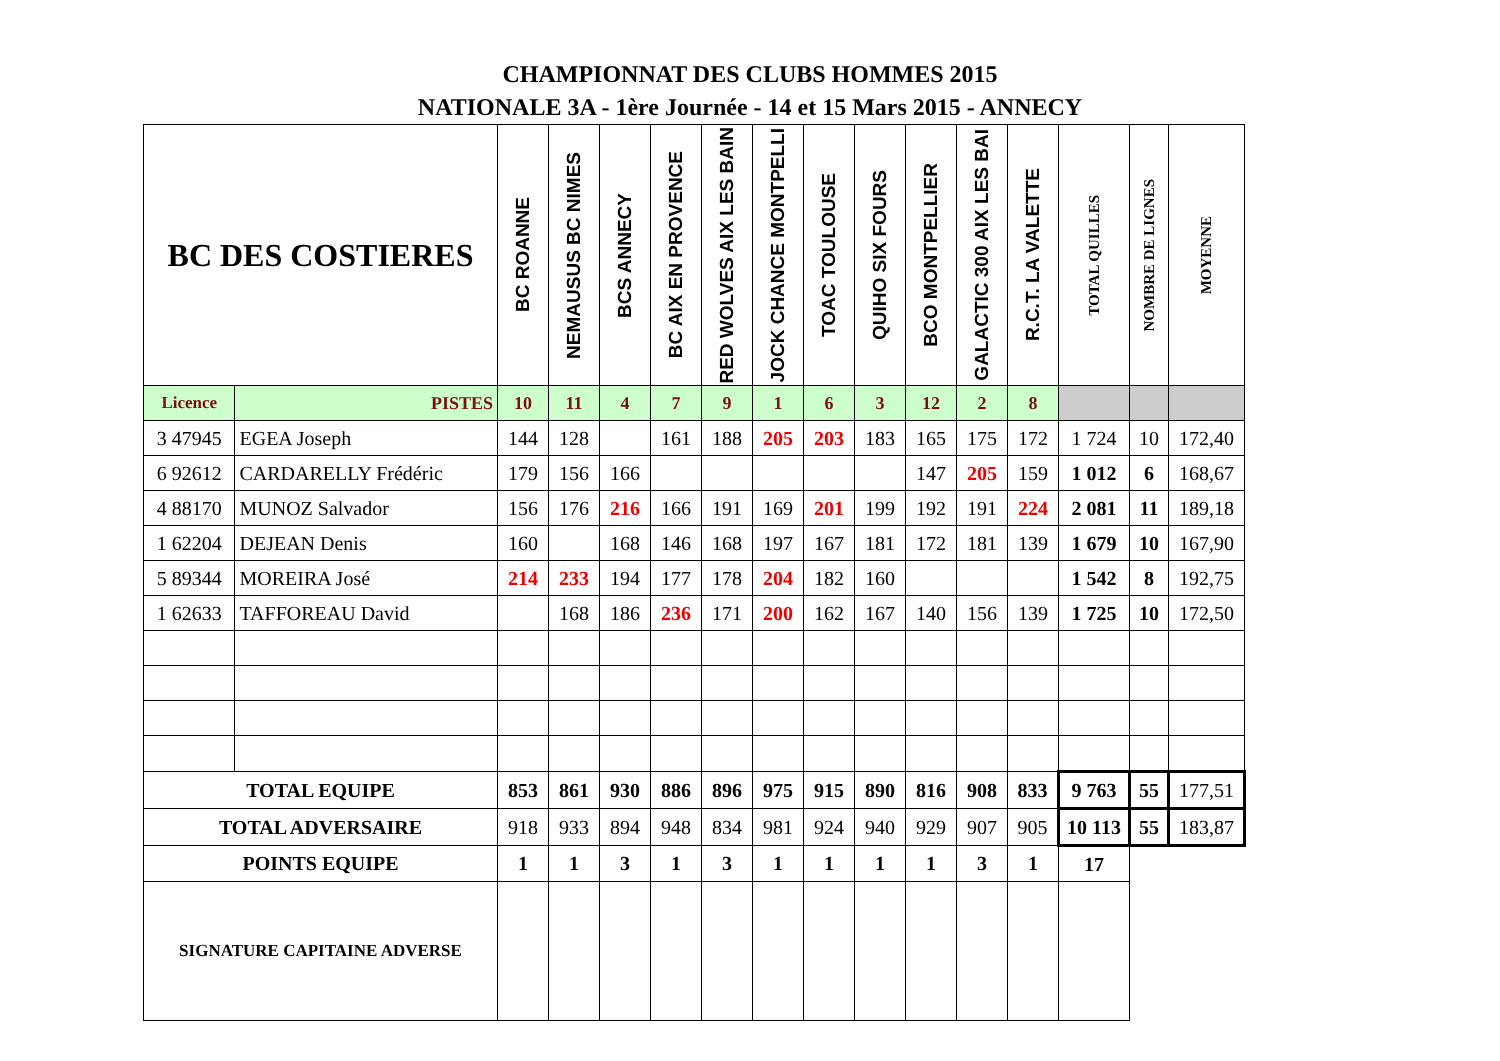CHAMPIONNAT DES CLUBS HOMMES 2015
NATIONALE 3A - 1ère Journée - 14 et 15 Mars 2015 - ANNECY
| BC DES COSTIERES | | BC ROANNE | NEMAUSUS BC NIMES | BCS ANNECY | BC AIX EN PROVENCE | RED WOLVES AIX LES BAIN | JOCK CHANCE MONTPELLI | TOAC TOULOUSE | QUIHO SIX FOURS | BCO MONTPELLIER | GALACTIC 300 AIX LES BAI | R.C.T. LA VALETTE | TOTAL QUILLES | NOMBRE DE LIGNES | MOYENNE |
| --- | --- | --- | --- | --- | --- | --- | --- | --- | --- | --- | --- | --- | --- | --- | --- |
| Licence | PISTES | 10 | 11 | 4 | 7 | 9 | 1 | 6 | 3 | 12 | 2 | 8 | | | |
| 3 47945 | EGEA Joseph | 144 | 128 | | 161 | 188 | 205 | 203 | 183 | 165 | 175 | 172 | 1 724 | 10 | 172,40 |
| 6 92612 | CARDARELLY Frédéric | 179 | 156 | 166 | | | | | | 147 | 205 | 159 | 1 012 | 6 | 168,67 |
| 4 88170 | MUNOZ Salvador | 156 | 176 | 216 | 166 | 191 | 169 | 201 | 199 | 192 | 191 | 224 | 2 081 | 11 | 189,18 |
| 1 62204 | DEJEAN Denis | 160 | | 168 | 146 | 168 | 197 | 167 | 181 | 172 | 181 | 139 | 1 679 | 10 | 167,90 |
| 5 89344 | MOREIRA José | 214 | 233 | 194 | 177 | 178 | 204 | 182 | 160 | | | | 1 542 | 8 | 192,75 |
| 1 62633 | TAFFOREAU David | | 168 | 186 | 236 | 171 | 200 | 162 | 167 | 140 | 156 | 139 | 1 725 | 10 | 172,50 |
| TOTAL EQUIPE | | 853 | 861 | 930 | 886 | 896 | 975 | 915 | 890 | 816 | 908 | 833 | 9 763 | 55 | 177,51 |
| TOTAL ADVERSAIRE | | 918 | 933 | 894 | 948 | 834 | 981 | 924 | 940 | 929 | 907 | 905 | 10 113 | 55 | 183,87 |
| POINTS EQUIPE | | 1 | 1 | 3 | 1 | 3 | 1 | 1 | 1 | 1 | 3 | 1 | 17 | | |
| SIGNATURE CAPITAINE ADVERSE | | | | | | | | | | | | | | | |